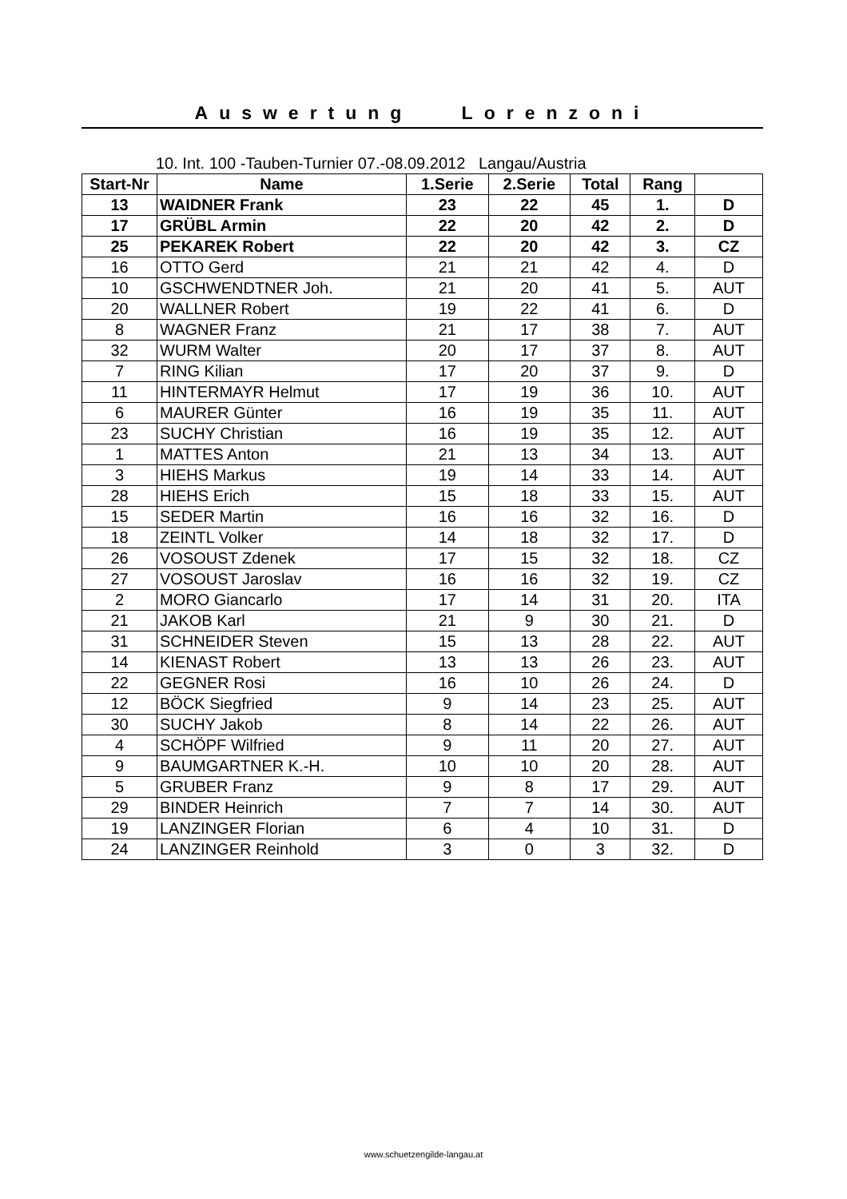Auswertung Lorenzoni
10. Int. 100 -Tauben-Turnier 07.-08.09.2012 Langau/Austria
| Start-Nr | Name | 1.Serie | 2.Serie | Total | Rang | |
| --- | --- | --- | --- | --- | --- | --- |
| 13 | WAIDNER Frank | 23 | 22 | 45 | 1. | D |
| 17 | GRÜBL Armin | 22 | 20 | 42 | 2. | D |
| 25 | PEKAREK Robert | 22 | 20 | 42 | 3. | CZ |
| 16 | OTTO Gerd | 21 | 21 | 42 | 4. | D |
| 10 | GSCHWENDTNER Joh. | 21 | 20 | 41 | 5. | AUT |
| 20 | WALLNER Robert | 19 | 22 | 41 | 6. | D |
| 8 | WAGNER Franz | 21 | 17 | 38 | 7. | AUT |
| 32 | WURM Walter | 20 | 17 | 37 | 8. | AUT |
| 7 | RING Kilian | 17 | 20 | 37 | 9. | D |
| 11 | HINTERMAYR Helmut | 17 | 19 | 36 | 10. | AUT |
| 6 | MAURER Günter | 16 | 19 | 35 | 11. | AUT |
| 23 | SUCHY Christian | 16 | 19 | 35 | 12. | AUT |
| 1 | MATTES Anton | 21 | 13 | 34 | 13. | AUT |
| 3 | HIEHS Markus | 19 | 14 | 33 | 14. | AUT |
| 28 | HIEHS Erich | 15 | 18 | 33 | 15. | AUT |
| 15 | SEDER Martin | 16 | 16 | 32 | 16. | D |
| 18 | ZEINTL Volker | 14 | 18 | 32 | 17. | D |
| 26 | VOSOUST Zdenek | 17 | 15 | 32 | 18. | CZ |
| 27 | VOSOUST Jaroslav | 16 | 16 | 32 | 19. | CZ |
| 2 | MORO Giancarlo | 17 | 14 | 31 | 20. | ITA |
| 21 | JAKOB Karl | 21 | 9 | 30 | 21. | D |
| 31 | SCHNEIDER Steven | 15 | 13 | 28 | 22. | AUT |
| 14 | KIENAST Robert | 13 | 13 | 26 | 23. | AUT |
| 22 | GEGNER Rosi | 16 | 10 | 26 | 24. | D |
| 12 | BÖCK Siegfried | 9 | 14 | 23 | 25. | AUT |
| 30 | SUCHY Jakob | 8 | 14 | 22 | 26. | AUT |
| 4 | SCHÖPF Wilfried | 9 | 11 | 20 | 27. | AUT |
| 9 | BAUMGARTNER K.-H. | 10 | 10 | 20 | 28. | AUT |
| 5 | GRUBER Franz | 9 | 8 | 17 | 29. | AUT |
| 29 | BINDER Heinrich | 7 | 7 | 14 | 30. | AUT |
| 19 | LANZINGER Florian | 6 | 4 | 10 | 31. | D |
| 24 | LANZINGER Reinhold | 3 | 0 | 3 | 32. | D |
www.schuetzengilde-langau.at